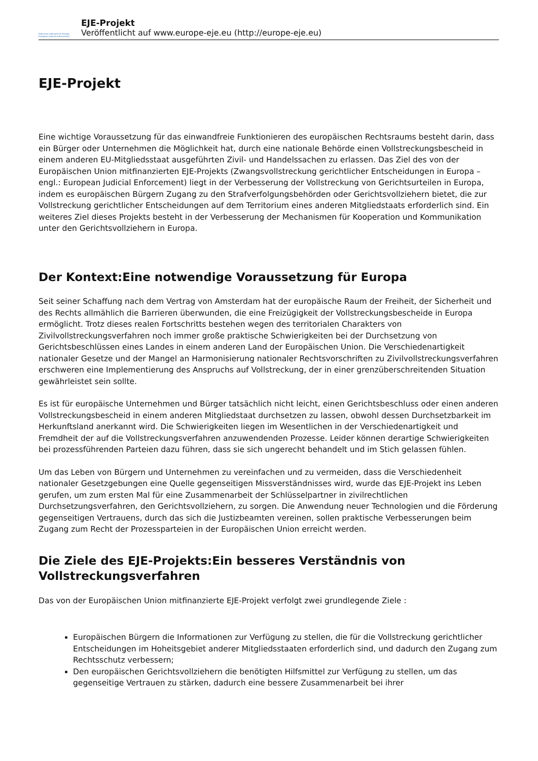Exécution judiciaire en Europe
European judicial enforcement
EJE-Projekt
Veröffentlicht auf www.europe-eje.eu (http://europe-eje.eu)
EJE-Projekt
Eine wichtige Voraussetzung für das einwandfreie Funktionieren des europäischen Rechtsraums besteht darin, dass ein Bürger oder Unternehmen die Möglichkeit hat, durch eine nationale Behörde einen Vollstreckungsbescheid in einem anderen EU-Mitgliedsstaat ausgeführten Zivil- und Handelssachen zu erlassen. Das Ziel des von der Europäischen Union mitfinanzierten EJE-Projekts (Zwangsvollstreckung gerichtlicher Entscheidungen in Europa – engl.: European Judicial Enforcement) liegt in der Verbesserung der Vollstreckung von Gerichtsurteilen in Europa, indem es europäischen Bürgern Zugang zu den Strafverfolgungsbehörden oder Gerichtsvollziehern bietet, die zur Vollstreckung gerichtlicher Entscheidungen auf dem Territorium eines anderen Mitgliedstaats erforderlich sind. Ein weiteres Ziel dieses Projekts besteht in der Verbesserung der Mechanismen für Kooperation und Kommunikation unter den Gerichtsvollziehern in Europa.
Der Kontext:Eine notwendige Voraussetzung für Europa
Seit seiner Schaffung nach dem Vertrag von Amsterdam hat der europäische Raum der Freiheit, der Sicherheit und des Rechts allmählich die Barrieren überwunden, die eine Freizügigkeit der Vollstreckungsbescheide in Europa ermöglicht. Trotz dieses realen Fortschritts bestehen wegen des territorialen Charakters von Zivilvollstreckungsverfahren noch immer große praktische Schwierigkeiten bei der Durchsetzung von Gerichtsbeschlüssen eines Landes in einem anderen Land der Europäischen Union. Die Verschiedenartigkeit nationaler Gesetze und der Mangel an Harmonisierung nationaler Rechtsvorschriften zu Zivilvollstreckungsverfahren erschweren eine Implementierung des Anspruchs auf Vollstreckung, der in einer grenzüberschreitenden Situation gewährleistet sein sollte.
Es ist für europäische Unternehmen und Bürger tatsächlich nicht leicht, einen Gerichtsbeschluss oder einen anderen Vollstreckungsbescheid in einem anderen Mitgliedstaat durchsetzen zu lassen, obwohl dessen Durchsetzbarkeit im Herkunftsland anerkannt wird. Die Schwierigkeiten liegen im Wesentlichen in der Verschiedenartigkeit und Fremdheit der auf die Vollstreckungsverfahren anzuwendenden Prozesse. Leider können derartige Schwierigkeiten bei prozessführenden Parteien dazu führen, dass sie sich ungerecht behandelt und im Stich gelassen fühlen.
Um das Leben von Bürgern und Unternehmen zu vereinfachen und zu vermeiden, dass die Verschiedenheit nationaler Gesetzgebungen eine Quelle gegenseitigen Missverständnisses wird, wurde das EJE-Projekt ins Leben gerufen, um zum ersten Mal für eine Zusammenarbeit der Schlüsselpartner in zivilrechtlichen Durchsetzungsverfahren, den Gerichtsvollziehern, zu sorgen. Die Anwendung neuer Technologien und die Förderung gegenseitigen Vertrauens, durch das sich die Justizbeamten vereinen, sollen praktische Verbesserungen beim Zugang zum Recht der Prozessparteien in der Europäischen Union erreicht werden.
Die Ziele des EJE-Projekts:Ein besseres Verständnis von Vollstreckungsverfahren
Das von der Europäischen Union mitfinanzierte EJE-Projekt verfolgt zwei grundlegende Ziele :
Europäischen Bürgern die Informationen zur Verfügung zu stellen, die für die Vollstreckung gerichtlicher Entscheidungen im Hoheitsgebiet anderer Mitgliedsstaaten erforderlich sind, und dadurch den Zugang zum Rechtsschutz verbessern;
Den europäischen Gerichtsvollziehern die benötigten Hilfsmittel zur Verfügung zu stellen, um das gegenseitige Vertrauen zu stärken, dadurch eine bessere Zusammenarbeit bei ihrer